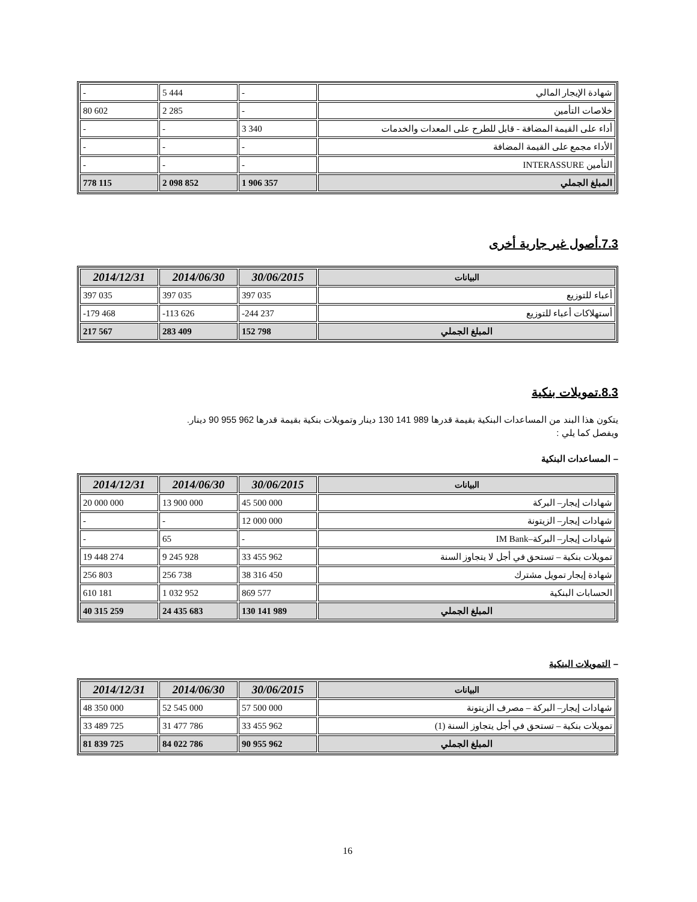| شهادة الإيجار المالي | - | 5 444 | - |
| خلاصات التأمين | - | 2 285 | 80 602 |
| أداء على القيمة المضافة - قابل للطرح على المعدات والخدمات | 3 340 | - | - |
| الأداء مجمع على القيمة المضافة | - | - | - |
| التأمين INTERASSURE | - | - | - |
| المبلغ الجملي | 1 906 357 | 2 098 852 | 778 115 |
7.3.أصول غير جارية أخرى
| البيانات | 30/06/2015 | 2014/06/30 | 2014/12/31 |
| --- | --- | --- | --- |
| أعباء للتوزيع | 397 035 | 397 035 | 397 035 |
| أستهلاكات أعباء للتوزيع | -244 237 | -113 626 | -179 468 |
| المبلغ الجملي | 152 798 | 283 409 | 217 567 |
8.3.تمويلات بنكية
يتكون هذا البند من المساعدات البنكية بقيمة قدرها 989 141 130 دينار وتمويلات بنكية بقيمة قدرها 962 955 90 دينار.
ويفصل كما يلي :
– المساعدات البنكية
| البيانات | 30/06/2015 | 2014/06/30 | 2014/12/31 |
| --- | --- | --- | --- |
| شهادات إيجار– البركة | 45 500 000 | 13 900 000 | 20 000 000 |
| شهادات إيجار– الزيتونة | 12 000 000 | - | - |
| شهادات إيجار– البركة–IM Bank | - | 65 | - |
| تمويلات بنكية – تستحق في أجل لا يتجاوز السنة | 33 455 962 | 9 245 928 | 19 448 274 |
| شهادة إيجار تمويل مشترك | 38 316 450 | 256 738 | 256 803 |
| الحسابات البنكية | 869 577 | 1 032 952 | 610 181 |
| المبلغ الجملي | 130 141 989 | 24 435 683 | 40 315 259 |
– التمويلات البنكية
| البيانات | 30/06/2015 | 2014/06/30 | 2014/12/31 |
| --- | --- | --- | --- |
| شهادات إيجار– البركة – مصرف الزيتونة | 57 500 000 | 52 545 000 | 48 350 000 |
| تمويلات بنكية – تستحق في أجل يتجاوز السنة (1) | 33 455 962 | 31 477 786 | 33 489 725 |
| المبلغ الجملي | 90 955 962 | 84 022 786 | 81 839 725 |
16